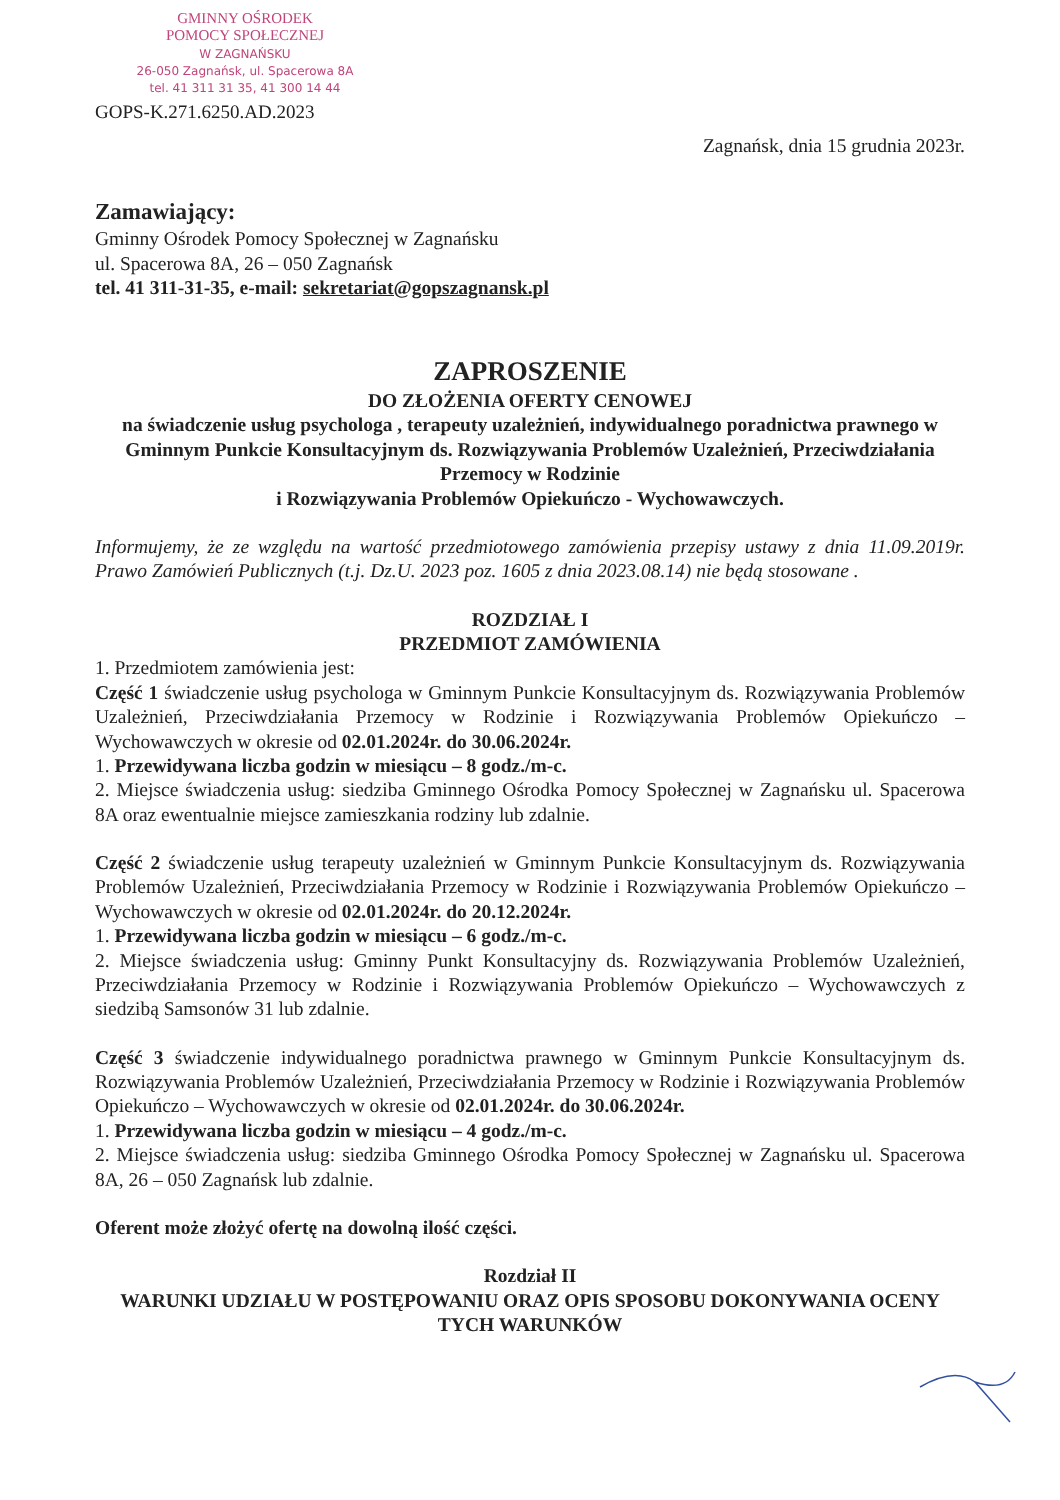GMINNY OŚRODEK
POMOCY SPOŁECZNEJ
W ZAGNAŃSKU
26-050 Zagnańsk, ul. Spacerowa 8A
tel. 41 311 31 35, 41 300 14 44
GOPS-K.271.6250.AD.2023
Zagnańsk, dnia 15 grudnia 2023r.
Zamawiający:
Gminny Ośrodek Pomocy Społecznej w Zagnańsku
ul. Spacerowa 8A, 26 – 050 Zagnańsk
tel. 41 311-31-35, e-mail: sekretariat@gopszagnansk.pl
ZAPROSZENIE
DO ZŁOŻENIA OFERTY CENOWEJ
na świadczenie usług psychologa , terapeuty uzależnień, indywidualnego poradnictwa prawnego w Gminnym Punkcie Konsultacyjnym ds. Rozwiązywania Problemów Uzależnień, Przeciwdziałania Przemocy w Rodzinie
i Rozwiązywania Problemów Opiekuńczo - Wychowawczych.
Informujemy, że ze względu na wartość przedmiotowego zamówienia przepisy ustawy z dnia 11.09.2019r. Prawo Zamówień Publicznych (t.j. Dz.U. 2023 poz. 1605 z dnia 2023.08.14) nie będą stosowane .
ROZDZIAŁ I
PRZEDMIOT ZAMÓWIENIA
1. Przedmiotem zamówienia jest:
Część 1 świadczenie usług psychologa w Gminnym Punkcie Konsultacyjnym ds. Rozwiązywania Problemów Uzależnień, Przeciwdziałania Przemocy w Rodzinie i Rozwiązywania Problemów Opiekuńczo – Wychowawczych w okresie od 02.01.2024r. do 30.06.2024r.
1. Przewidywana liczba godzin w miesiącu – 8 godz./m-c.
2. Miejsce świadczenia usług: siedziba Gminnego Ośrodka Pomocy Społecznej w Zagnańsku ul. Spacerowa 8A oraz ewentualnie miejsce zamieszkania rodziny lub zdalnie.
Część 2 świadczenie usług terapeuty uzależnień w Gminnym Punkcie Konsultacyjnym ds. Rozwiązywania Problemów Uzależnień, Przeciwdziałania Przemocy w Rodzinie i Rozwiązywania Problemów Opiekuńczo – Wychowawczych w okresie od 02.01.2024r. do 20.12.2024r.
1. Przewidywana liczba godzin w miesiącu – 6 godz./m-c.
2. Miejsce świadczenia usług: Gminny Punkt Konsultacyjny ds. Rozwiązywania Problemów Uzależnień, Przeciwdziałania Przemocy w Rodzinie i Rozwiązywania Problemów Opiekuńczo – Wychowawczych z siedzibą Samsonów 31 lub zdalnie.
Część 3 świadczenie indywidualnego poradnictwa prawnego w Gminnym Punkcie Konsultacyjnym ds. Rozwiązywania Problemów Uzależnień, Przeciwdziałania Przemocy w Rodzinie i Rozwiązywania Problemów Opiekuńczo – Wychowawczych w okresie od 02.01.2024r. do 30.06.2024r.
1. Przewidywana liczba godzin w miesiącu – 4 godz./m-c.
2. Miejsce świadczenia usług: siedziba Gminnego Ośrodka Pomocy Społecznej w Zagnańsku ul. Spacerowa 8A, 26 – 050 Zagnańsk lub zdalnie.
Oferent może złożyć ofertę na dowolną ilość części.
Rozdział II
WARUNKI UDZIAŁU W POSTĘPOWANIU ORAZ OPIS SPOSOBU DOKONYWANIA OCENY TYCH WARUNKÓW